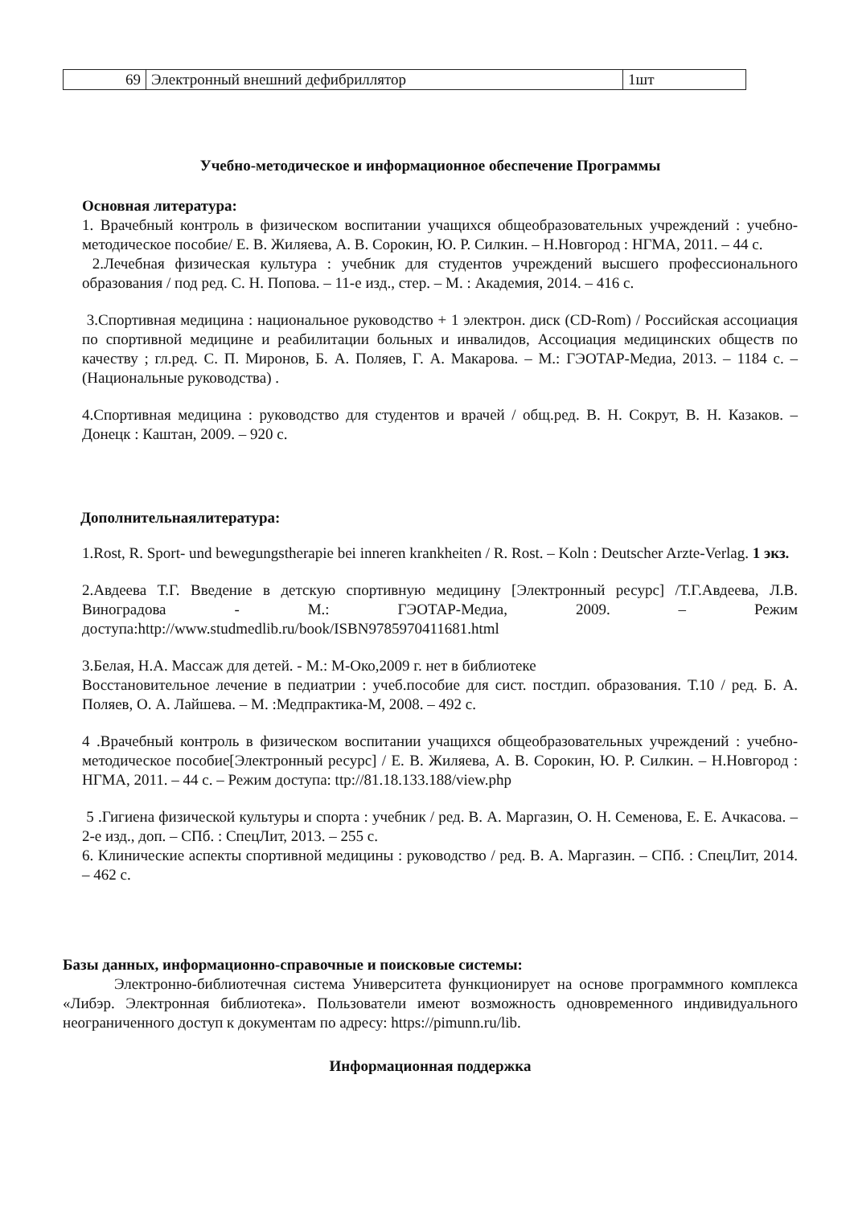| 69 | Электронный внешний дефибриллятор | 1шт |
Учебно-методическое и информационное обеспечение Программы
Основная литература:
1. Врачебный контроль в физическом воспитании учащихся общеобразовательных учреждений : учебно-методическое пособие/ Е. В. Жиляева, А. В. Сорокин, Ю. Р. Силкин. – Н.Новгород : НГМА, 2011. – 44 с.
2.Лечебная физическая культура : учебник для студентов учреждений высшего профессионального образования / под ред. С. Н. Попова. – 11-е изд., стер. – М. : Академия, 2014. – 416 с.
3.Спортивная медицина : национальное руководство + 1 электрон. диск (CD-Rom) / Российская ассоциация по спортивной медицине и реабилитации больных и инвалидов, Ассоциация медицинских обществ по качеству ; гл.ред. С. П. Миронов, Б. А. Поляев, Г. А. Макарова. – М.: ГЭОТАР-Медиа, 2013. – 1184 с. – (Национальные руководства) .
4.Спортивная медицина : руководство для студентов и врачей / общ.ред. В. Н. Сокрут, В. Н. Казаков. – Донецк : Каштан, 2009. – 920 с.
Дополнительнаялитература:
1.Rost, R. Sport- und bewegungstherapie bei inneren krankheiten / R. Rost. – Koln : Deutscher Arzte-Verlag. 1 экз.
2.Авдеева Т.Г. Введение в детскую спортивную медицину [Электронный ресурс] /Т.Г.Авдеева, Л.В. Виноградова - М.: ГЭОТАР-Медиа, 2009. – Режим доступа:http://www.studmedlib.ru/book/ISBN9785970411681.html
3.Белая, Н.А. Массаж для детей. - М.: М-Око,2009 г. нет в библиотеке
Восстановительное лечение в педиатрии : учеб.пособие для сист. постдип. образования. Т.10 / ред. Б. А. Поляев, О. А. Лайшева. – М. :Медпрактика-М, 2008. – 492 с.
4 .Врачебный контроль в физическом воспитании учащихся общеобразовательных учреждений : учебно-методическое пособие[Электронный ресурс] / Е. В. Жиляева, А. В. Сорокин, Ю. Р. Силкин. – Н.Новгород : НГМА, 2011. – 44 с. – Режим доступа: ttp://81.18.133.188/view.php
5 .Гигиена физической культуры и спорта : учебник / ред. В. А. Маргазин, О. Н. Семенова, Е. Е. Ачкасова. – 2-е изд., доп. – СПб. : СпецЛит, 2013. – 255 с.
6. Клинические аспекты спортивной медицины : руководство / ред. В. А. Маргазин. – СПб. : СпецЛит, 2014. – 462 с.
Базы данных, информационно-справочные и поисковые системы:
Электронно-библиотечная система Университета функционирует на основе программного комплекса «Либэр. Электронная библиотека». Пользователи имеют возможность одновременного индивидуального неограниченного доступ к документам по адресу: https://pimunn.ru/lib.
Информационная поддержка